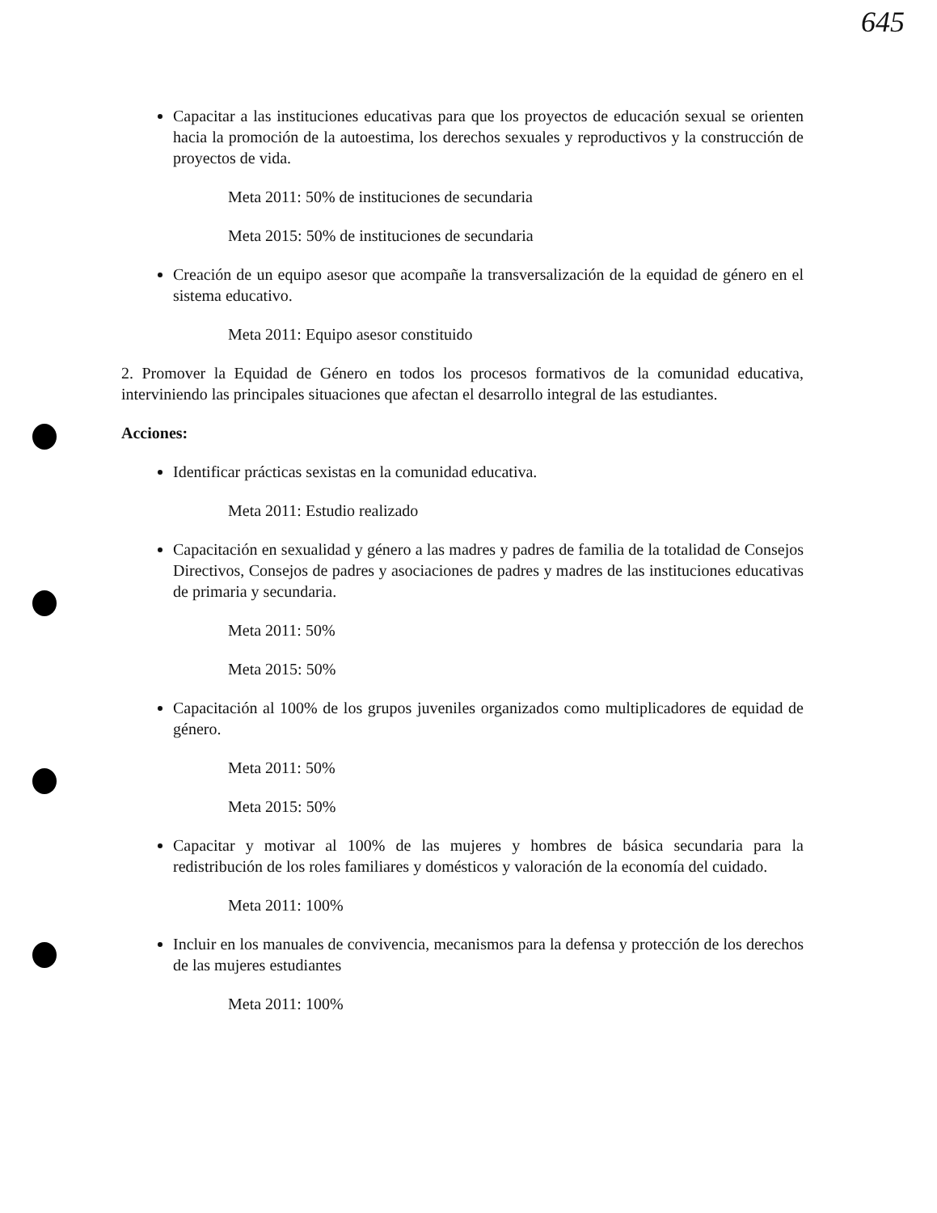645
Capacitar a las instituciones educativas para que los proyectos de educación sexual se orienten hacia la promoción de la autoestima, los derechos sexuales y reproductivos y la construcción de proyectos de vida.
Meta 2011: 50% de instituciones de secundaria
Meta 2015: 50% de instituciones de secundaria
Creación de un equipo asesor que acompañe la transversalización de la equidad de género en el sistema educativo.
Meta 2011: Equipo asesor constituido
2. Promover la Equidad de Género en todos los procesos formativos de la comunidad educativa, interviniendo las principales situaciones que afectan el desarrollo integral de las estudiantes.
Acciones:
Identificar prácticas sexistas en la comunidad educativa.
Meta 2011: Estudio realizado
Capacitación en sexualidad y género a las madres y padres de familia de la totalidad de Consejos Directivos, Consejos de padres y asociaciones de padres y madres de las instituciones educativas de primaria y secundaria.
Meta 2011: 50%
Meta 2015: 50%
Capacitación al 100% de los grupos juveniles organizados como multiplicadores de equidad de género.
Meta 2011: 50%
Meta 2015: 50%
Capacitar y motivar al 100% de las mujeres y hombres de básica secundaria para la redistribución de los roles familiares y domésticos y valoración de la economía del cuidado.
Meta 2011: 100%
Incluir en los manuales de convivencia, mecanismos para la defensa y protección de los derechos de las mujeres estudiantes
Meta 2011: 100%